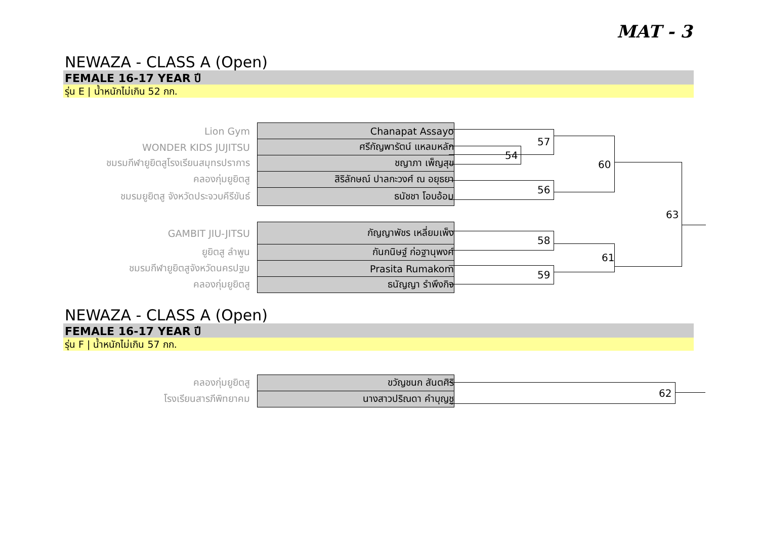MAT - 3
NEWAZA - CLASS A (Open)
FEMALE 16-17 YEAR ปี
รุ่น E | น้ำหนักไม่เกิน 52 กก.
| Lion Gym | Chanapat Assayo |
| WONDER KIDS JUJITSU | ศรีกัญพารัตน์ แหลมหลัก |
| ชมรมกีฬายูยิตสูโรงเรียนสมุทรปราการ | ชญาภา เพ็ญสุข |
| คลองกุ่มยูยิตสู | สิริลักษณ์ ปาลกะวงศ์ ณ อยุธยา |
| ชมรมยูยิตสู จังหวัดประจวบคีรีขันธ์ | ธนัชชา โอบอ้อม |
| GAMBIT JIU-JITSU | กัญญาพัชร เหลี่ยมเพ็ง |
| ยูยิตสู ลำพูน | กันกนิษฐ์ ก่อฐานุพงศ์ |
| ชมรมกีฬายูยิตสูจังหวัดนครปฐม | Prasita Rumakom |
| คลองกุ่มยูยิตสู | ธนัญญา รำพึงกิจ |
54
57
56
60
58
59
61
63
NEWAZA - CLASS A (Open)
FEMALE 16-17 YEAR ปี
รุ่น F | น้ำหนักไม่เกิน 57 กก.
| คลองกุ่มยูยิตสู | ขวัญชนก สันตศิริ |
| โรงเรียนสารภีพิทยาคม | นางสาวปริณดา คำบุญชู |
62